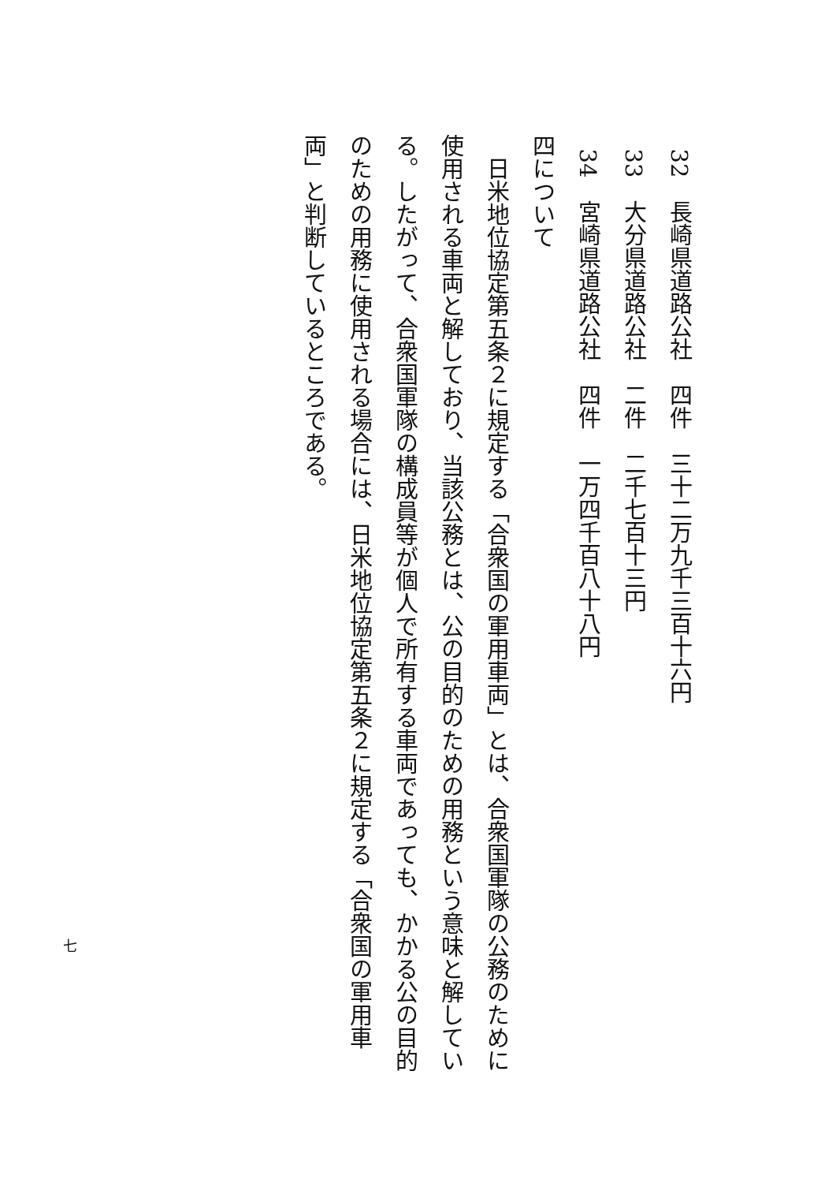32　長崎県道路公社　四件　三十二万九千三百十六円
33　大分県道路公社　二件　二千七百十三円
34　宮崎県道路公社　四件　一万四千百八十八円
四について
　日米地位協定第五条２に規定する「合衆国の軍用車両」とは、合衆国軍隊の公務のために使用される車両と解しており、当該公務とは、公の目的のための用務という意味と解している。したがって、合衆国軍隊の構成員等が個人で所有する車両であっても、かかる公の目的のための用務に使用される場合には、日米地位協定第五条２に規定する「合衆国の軍用車両」と判断しているところである。
七